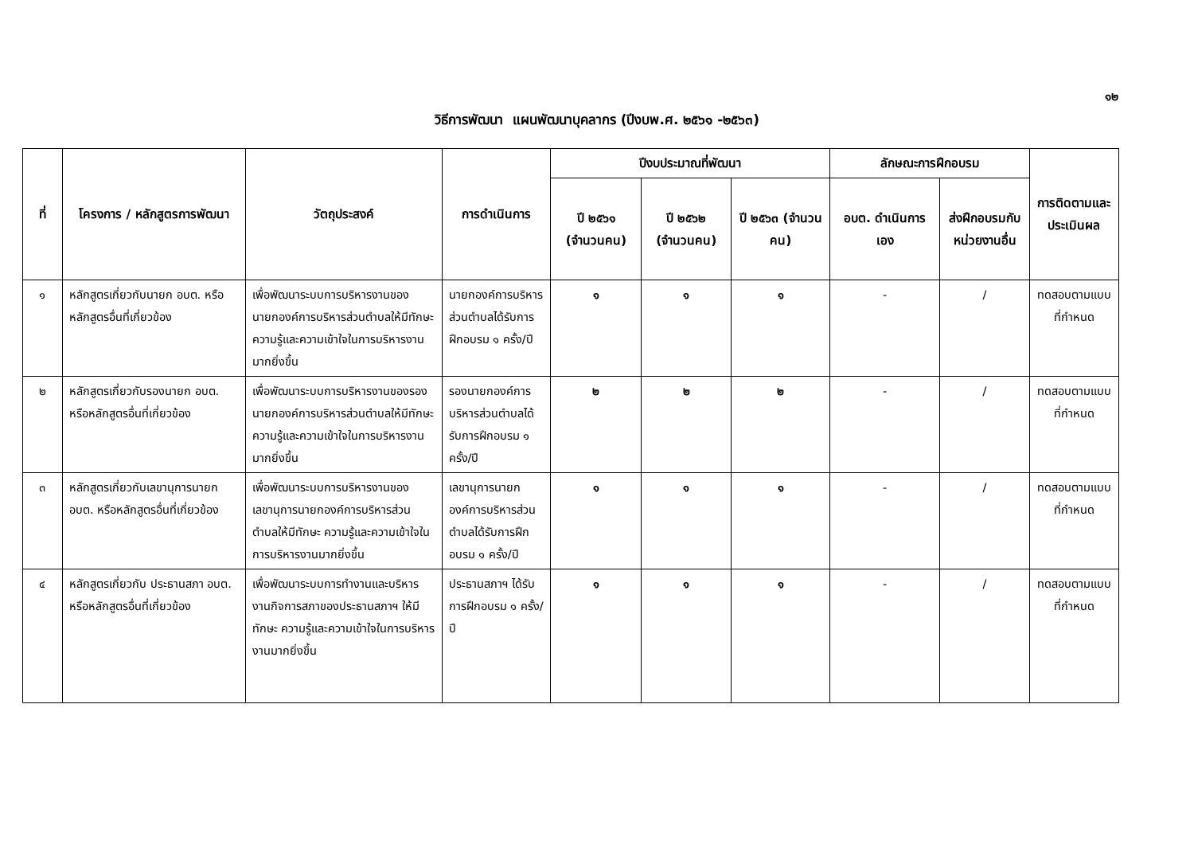๑๒
วิธีการพัฒนา แผนพัฒนาบุคลากร (ปีงบพ.ศ. ๒๕๖๑ -๒๕๖๓)
| ที่ | โครงการ / หลักสูตรการพัฒนา | วัตถุประสงค์ | การดำเนินการ | ปีงบประมาณที่พัฒนา | | | ลักษณะการฝึกอบรม | | การติดตามและประเมินผล |
| --- | --- | --- | --- | --- | --- | --- | --- | --- | --- |
| | | | | ปี ๒๕๖๑ (จำนวนคน) | ปี ๒๕๖๒ (จำนวนคน) | ปี ๒๕๖๓ (จำนวนคน) | อบต. ดำเนินการเอง | ส่งฝึกอบรมกับหน่วยงานอื่น | |
| ๑ | หลักสูตรเกี่ยวกับนายก อบต. หรือหลักสูตรอื่นที่เกี่ยวข้อง | เพื่อพัฒนาระบบการบริหารงานของนายกองค์การบริหารส่วนตำบลให้มีทักษะ ความรู้และความเข้าใจในการบริหารงานมากยิ่งขึ้น | นายกองค์การบริหารส่วนตำบลได้รับการฝึกอบรม ๑ ครั้ง/ปี | ๑ | ๑ | ๑ | - | / | ทดสอบตามแบบที่กำหนด |
| ๒ | หลักสูตรเกี่ยวกับรองนายก อบต. หรือหลักสูตรอื่นที่เกี่ยวข้อง | เพื่อพัฒนาระบบการบริหารงานของรองนายกองค์การบริหารส่วนตำบลให้มีทักษะ ความรู้และความเข้าใจในการบริหารงานมากยิ่งขึ้น | รองนายกองค์การบริหารส่วนตำบลได้รับการฝึกอบรม ๑ ครั้ง/ปี | ๒ | ๒ | ๒ | - | / | ทดสอบตามแบบที่กำหนด |
| ๓ | หลักสูตรเกี่ยวกับเลขานุการนายก อบต. หรือหลักสูตรอื่นที่เกี่ยวข้อง | เพื่อพัฒนาระบบการบริหารงานของเลขานุการนายกองค์การบริหารส่วนตำบลให้มีทักษะ ความรู้และความเข้าใจในการบริหารงานมากยิ่งขึ้น | เลขานุการนายกองค์การบริหารส่วนตำบลได้รับการฝึกอบรม ๑ ครั้ง/ปี | ๑ | ๑ | ๑ | - | / | ทดสอบตามแบบที่กำหนด |
| ๔ | หลักสูตรเกี่ยวกับ ประธานสภา อบต. หรือหลักสูตรอื่นที่เกี่ยวข้อง | เพื่อพัฒนาระบบการทำงานและบริหารงานกิจการสภาของประธานสภาฯ ให้มีทักษะ ความรู้และความเข้าใจในการบริหารงานมากยิ่งขึ้น | ประธานสภาฯ ได้รับการฝึกอบรม ๑ ครั้ง/ปี | ๑ | ๑ | ๑ | - | / | ทดสอบตามแบบที่กำหนด |